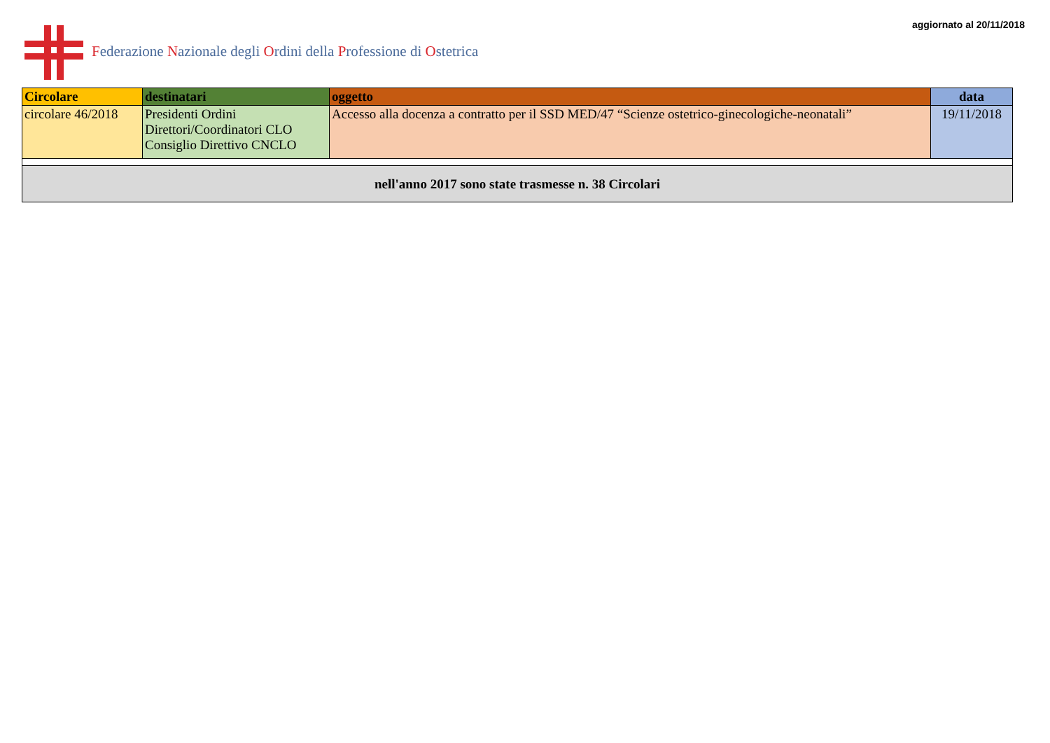Federazione Nazionale degli Ordini della Professione di Ostetrica
aggiornato al 20/11/2018
| Circolare | destinatari | oggetto | data |
| --- | --- | --- | --- |
| circolare 46/2018 | Presidenti Ordini Direttori/Coordinatori CLO Consiglio Direttivo CNCLO | Accesso alla docenza a contratto per il SSD MED/47 “Scienze ostetrico-ginecologiche-neonatali” | 19/11/2018 |
| nell'anno 2017 sono state trasmesse n. 38 Circolari | | | |